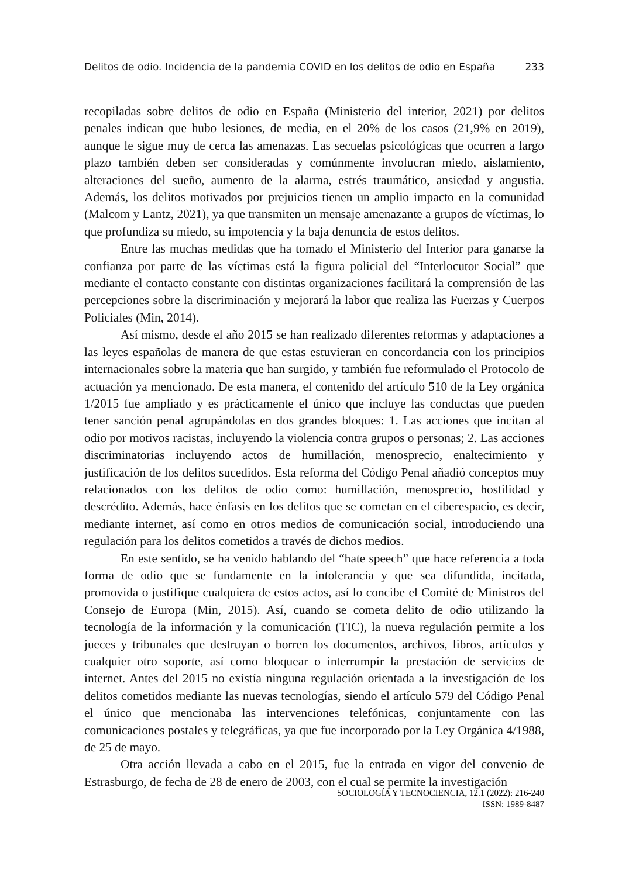Delitos de odio. Incidencia de la pandemia COVID en los delitos de odio en España 233
recopiladas sobre delitos de odio en España (Ministerio del interior, 2021) por delitos penales indican que hubo lesiones, de media, en el 20% de los casos (21,9% en 2019), aunque le sigue muy de cerca las amenazas. Las secuelas psicológicas que ocurren a largo plazo también deben ser consideradas y comúnmente involucran miedo, aislamiento, alteraciones del sueño, aumento de la alarma, estrés traumático, ansiedad y angustia. Además, los delitos motivados por prejuicios tienen un amplio impacto en la comunidad (Malcom y Lantz, 2021), ya que transmiten un mensaje amenazante a grupos de víctimas, lo que profundiza su miedo, su impotencia y la baja denuncia de estos delitos.
Entre las muchas medidas que ha tomado el Ministerio del Interior para ganarse la confianza por parte de las víctimas está la figura policial del “Interlocutor Social” que mediante el contacto constante con distintas organizaciones facilitará la comprensión de las percepciones sobre la discriminación y mejorará la labor que realiza las Fuerzas y Cuerpos Policiales (Min, 2014).
Así mismo, desde el año 2015 se han realizado diferentes reformas y adaptaciones a las leyes españolas de manera de que estas estuvieran en concordancia con los principios internacionales sobre la materia que han surgido, y también fue reformulado el Protocolo de actuación ya mencionado. De esta manera, el contenido del artículo 510 de la Ley orgánica 1/2015 fue ampliado y es prácticamente el único que incluye las conductas que pueden tener sanción penal agrupándolas en dos grandes bloques: 1. Las acciones que incitan al odio por motivos racistas, incluyendo la violencia contra grupos o personas; 2. Las acciones discriminatorias incluyendo actos de humillación, menosprecio, enaltecimiento y justificación de los delitos sucedidos. Esta reforma del Código Penal añadió conceptos muy relacionados con los delitos de odio como: humillación, menosprecio, hostilidad y descrédito. Además, hace énfasis en los delitos que se cometan en el ciberespacio, es decir, mediante internet, así como en otros medios de comunicación social, introduciendo una regulación para los delitos cometidos a través de dichos medios.
En este sentido, se ha venido hablando del “hate speech” que hace referencia a toda forma de odio que se fundamente en la intolerancia y que sea difundida, incitada, promovida o justifique cualquiera de estos actos, así lo concibe el Comité de Ministros del Consejo de Europa (Min, 2015). Así, cuando se cometa delito de odio utilizando la tecnología de la información y la comunicación (TIC), la nueva regulación permite a los jueces y tribunales que destruyan o borren los documentos, archivos, libros, artículos y cualquier otro soporte, así como bloquear o interrumpir la prestación de servicios de internet. Antes del 2015 no existía ninguna regulación orientada a la investigación de los delitos cometidos mediante las nuevas tecnologías, siendo el artículo 579 del Código Penal el único que mencionaba las intervenciones telefónicas, conjuntamente con las comunicaciones postales y telegráficas, ya que fue incorporado por la Ley Orgánica 4/1988, de 25 de mayo.
Otra acción llevada a cabo en el 2015, fue la entrada en vigor del convenio de Estrasburgo, de fecha de 28 de enero de 2003, con el cual se permite la investigación
SOCIOLOGÍA Y TECNOCIENCIA, 12.1 (2022): 216-240
ISSN: 1989-8487